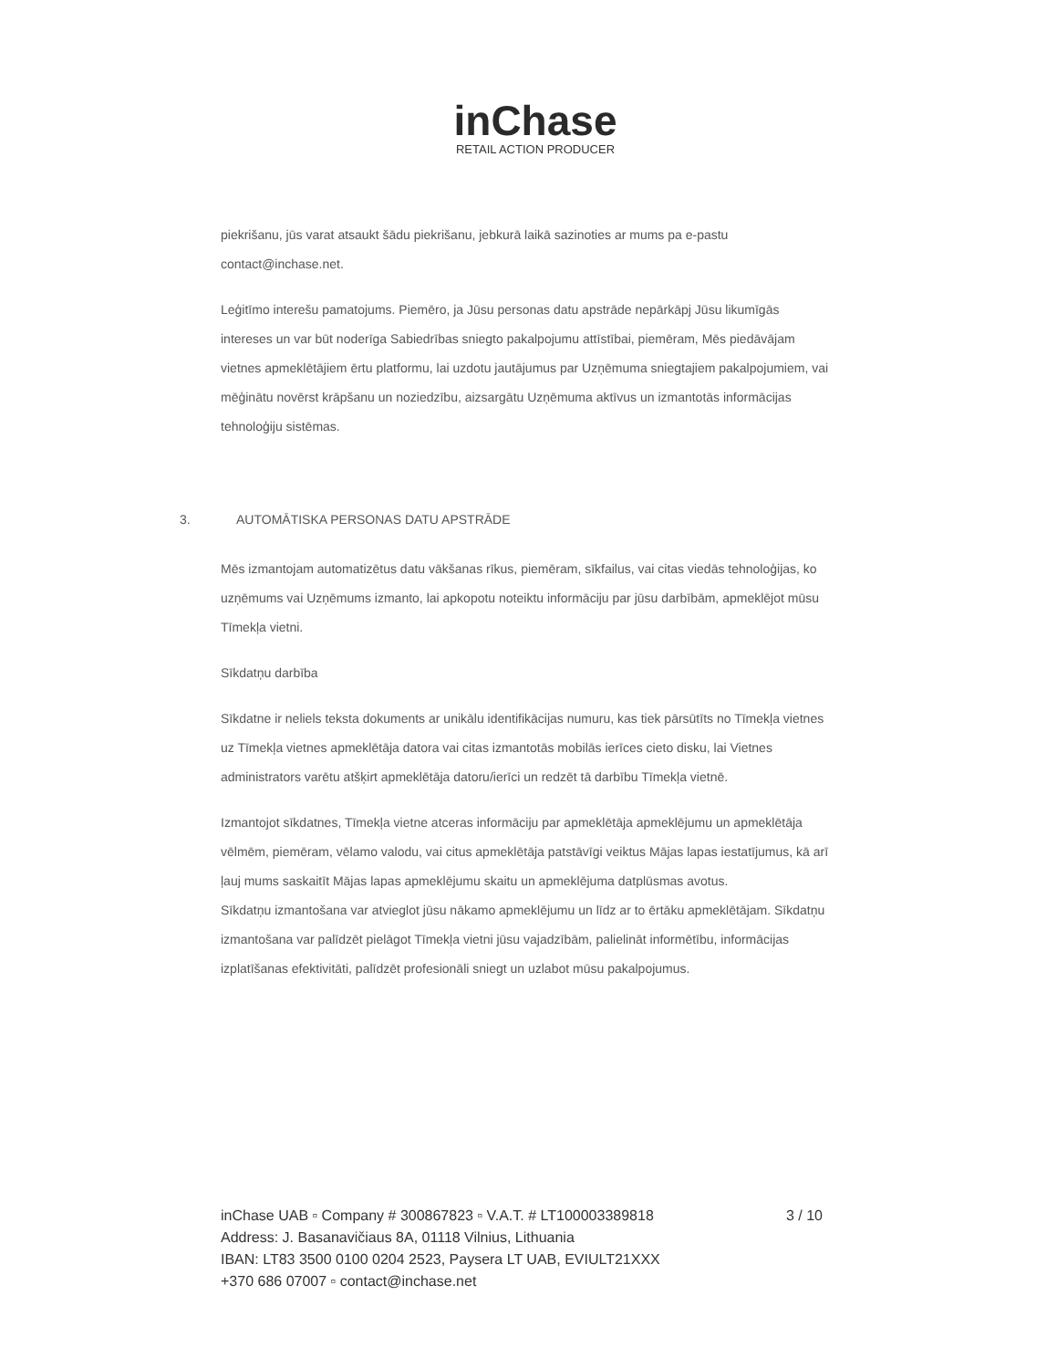inChase
RETAIL ACTION PRODUCER
piekrišanu, jūs varat atsaukt šādu piekrišanu, jebkurā laikā sazinoties ar mums pa e-pastu contact@inchase.net.
Leģitīmo interešu pamatojums. Piemēro, ja Jūsu personas datu apstrāde nepārkāpj Jūsu likumīgās intereses un var būt noderīga Sabiedrības sniegto pakalpojumu attīstībai, piemēram, Mēs piedāvājam vietnes apmeklētājiem ērtu platformu, lai uzdotu jautājumus par Uzņēmuma sniegtajiem pakalpojumiem, vai mēģinātu novērst krāpšanu un noziedzību, aizsargātu Uzņēmuma aktīvus un izmantotās informācijas tehnoloģiju sistēmas.
3. AUTOMĀTISKA PERSONAS DATU APSTRĀDE
Mēs izmantojam automatizētus datu vākšanas rīkus, piemēram, sīkfailus, vai citas viedās tehnoloģijas, ko uzņēmums vai Uzņēmums izmanto, lai apkopotu noteiktu informāciju par jūsu darbībām, apmeklējot mūsu Tīmekļa vietni.
Sīkdatņu darbība
Sīkdatne ir neliels teksta dokuments ar unikālu identifikācijas numuru, kas tiek pārsūtīts no Tīmekļa vietnes uz Tīmekļa vietnes apmeklētāja datora vai citas izmantotās mobilās ierīces cieto disku, lai Vietnes administrators varētu atšķirt apmeklētāja datoru/ierīci un redzēt tā darbību Tīmekļa vietnē.
Izmantojot sīkdatnes, Tīmekļa vietne atceras informāciju par apmeklētāja apmeklējumu un apmeklētāja vēlmēm, piemēram, vēlamo valodu, vai citus apmeklētāja patstāvīgi veiktus Mājas lapas iestatījumus, kā arī ļauj mums saskaitīt Mājas lapas apmeklējumu skaitu un apmeklējuma datplūsmas avotus.
Sīkdatņu izmantošana var atvieglot jūsu nākamo apmeklējumu un līdz ar to ērtāku apmeklētājam. Sīkdatņu izmantošana var palīdzēt pielāgot Tīmekļa vietni jūsu vajadzībām, palielināt informētību, informācijas izplatīšanas efektivitāti, palīdzēt profesionāli sniegt un uzlabot mūsu pakalpojumus.
3 / 10 inChase UAB ▫ Company # 300867823 ▫ V.A.T. # LT100003389818
Address: J. Basanavičiaus 8A, 01118 Vilnius, Lithuania
IBAN: LT83 3500 0100 0204 2523, Paysera LT UAB, EVIULT21XXX
+370 686 07007 ▫ contact@inchase.net